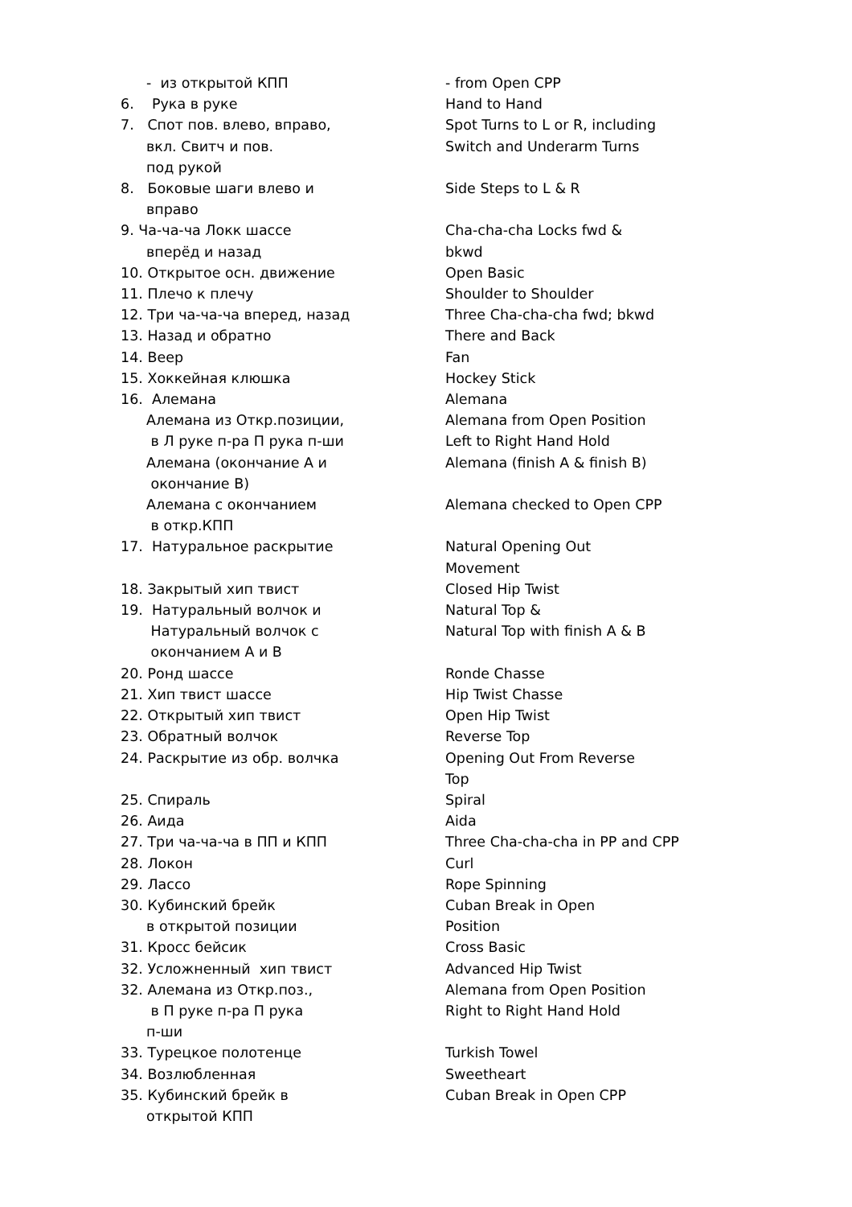| - из открытой КПП | - from Open CPP |
| 6. Рука в руке | Hand to Hand |
| 7. Спот пов. влево, вправо, вкл. Свитч и пов. под рукой | Spot Turns to L or R, including Switch and Underarm Turns |
| 8. Боковые шаги влево и вправо | Side Steps to L & R |
| 9. Ча-ча-ча Локк шассе вперёд и назад | Cha-cha-cha Locks fwd & bkwd |
| 10. Открытое осн. движение | Open Basic |
| 11. Плечо к плечу | Shoulder to Shoulder |
| 12. Три ча-ча-ча вперед, назад | Three Cha-cha-cha fwd; bkwd |
| 13. Назад и обратно | There and Back |
| 14. Веер | Fan |
| 15. Хоккейная клюшка | Hockey Stick |
| 16. Алемана | Alemana |
| Алемана из Откр.позиции, в Л руке п-ра П рука п-ши | Alemana from Open Position Left to Right Hand Hold |
| Алемана (окончание А и окончание В) | Alemana (finish A & finish B) |
| Алемана с окончанием в откр.КПП | Alemana checked to Open CPP |
| 17. Натуральное раскрытие | Natural Opening Out Movement |
| 18. Закрытый хип твист | Closed Hip Twist |
| 19. Натуральный волчок и Натуральный волчок с окончанием А и В | Natural Top & Natural Top with finish A & B |
| 20. Ронд шассе | Ronde Chasse |
| 21. Хип твист шассе | Hip Twist Chasse |
| 22. Открытый хип твист | Open Hip Twist |
| 23. Обратный волчок | Reverse Top |
| 24. Раскрытие из обр. волчка | Opening Out From Reverse Top |
| 25. Спираль | Spiral |
| 26. Аида | Aida |
| 27. Три ча-ча-ча в ПП и КПП | Three Cha-cha-cha in PP and CPP |
| 28. Локон | Curl |
| 29. Лассо | Rope Spinning |
| 30. Кубинский брейк в открытой позиции | Cuban Break in Open Position |
| 31. Кросс бейсик | Cross Basic |
| 32. Усложненный хип твист | Advanced Hip Twist |
| 32. Алемана из Откр.поз., в П руке п-ра П рука п-ши | Alemana from Open Position Right to Right Hand Hold |
| 33. Турецкое полотенце | Turkish Towel |
| 34. Возлюбленная | Sweetheart |
| 35. Кубинский брейк в открытой КПП | Cuban Break in Open CPP |